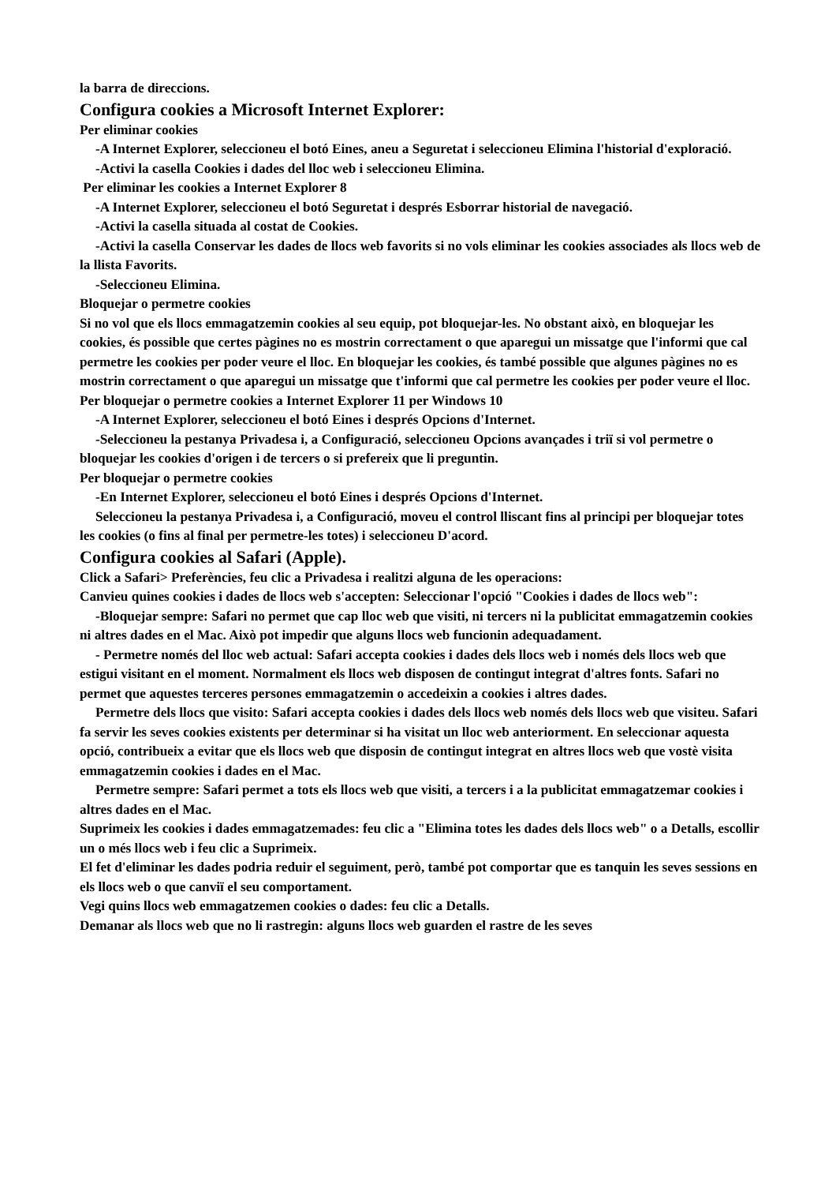la barra de direccions.
Configura cookies a Microsoft Internet Explorer:
Per eliminar cookies
-A Internet Explorer, seleccioneu el botó Eines, aneu a Seguretat i seleccioneu Elimina l'historial d'exploració.
-Activi la casella Cookies i dades del lloc web i seleccioneu Elimina.
Per eliminar les cookies a Internet Explorer 8
-A Internet Explorer, seleccioneu el botó Seguretat i després Esborrar historial de navegació.
-Activi la casella situada al costat de Cookies.
-Activi la casella Conservar les dades de llocs web favorits si no vols eliminar les cookies associades als llocs web de la llista Favorits.
-Seleccioneu Elimina.
Bloquejar o permetre cookies
Si no vol que els llocs emmagatzemin cookies al seu equip, pot bloquejar-les. No obstant això, en bloquejar les cookies, és possible que certes pàgines no es mostrin correctament o que aparegui un missatge que l'informi que cal permetre les cookies per poder veure el lloc. En bloquejar les cookies, és també possible que algunes pàgines no es mostrin correctament o que aparegui un missatge que t'informi que cal permetre les cookies per poder veure el lloc.
Per bloquejar o permetre cookies a Internet Explorer 11 per Windows 10
-A Internet Explorer, seleccioneu el botó Eines i després Opcions d'Internet.
-Seleccioneu la pestanya Privadesa i, a Configuració, seleccioneu Opcions avançades i triï si vol permetre o bloquejar les cookies d'origen i de tercers o si prefereix que li preguntin.
Per bloquejar o permetre cookies
-En Internet Explorer, seleccioneu el botó Eines i després Opcions d'Internet.
Seleccioneu la pestanya Privadesa i, a Configuració, moveu el control lliscant fins al principi per bloquejar totes les cookies (o fins al final per permetre-les totes) i seleccioneu D'acord.
Configura cookies al Safari (Apple).
Click a Safari> Preferències, feu clic a Privadesa i realitzi alguna de les operacions:
Canvieu quines cookies i dades de llocs web s'accepten: Seleccionar l'opció "Cookies i dades de llocs web":
-Bloquejar sempre: Safari no permet que cap lloc web que visiti, ni tercers ni la publicitat emmagatzemin cookies ni altres dades en el Mac. Això pot impedir que alguns llocs web funcionin adequadament.
- Permetre només del lloc web actual: Safari accepta cookies i dades dels llocs web i només dels llocs web que estigui visitant en el moment. Normalment els llocs web disposen de contingut integrat d'altres fonts. Safari no permet que aquestes terceres persones emmagatzemin o accedeixin a cookies i altres dades.
Permetre dels llocs que visito: Safari accepta cookies i dades dels llocs web només dels llocs web que visiteu. Safari fa servir les seves cookies existents per determinar si ha visitat un lloc web anteriorment. En seleccionar aquesta opció, contribueix a evitar que els llocs web que disposin de contingut integrat en altres llocs web que vostè visita emmagatzemin cookies i dades en el Mac.
Permetre sempre: Safari permet a tots els llocs web que visiti, a tercers i a la publicitat emmagatzemar cookies i altres dades en el Mac.
Suprimeix les cookies i dades emmagatzemades: feu clic a "Elimina totes les dades dels llocs web" o a Detalls, escollir un o més llocs web i feu clic a Suprimeix.
El fet d'eliminar les dades podria reduir el seguiment, però, també pot comportar que es tanquin les seves sessions en els llocs web o que canviï el seu comportament.
Vegi quins llocs web emmagatzemen cookies o dades: feu clic a Detalls.
Demanar als llocs web que no li rastregin: alguns llocs web guarden el rastre de les seves